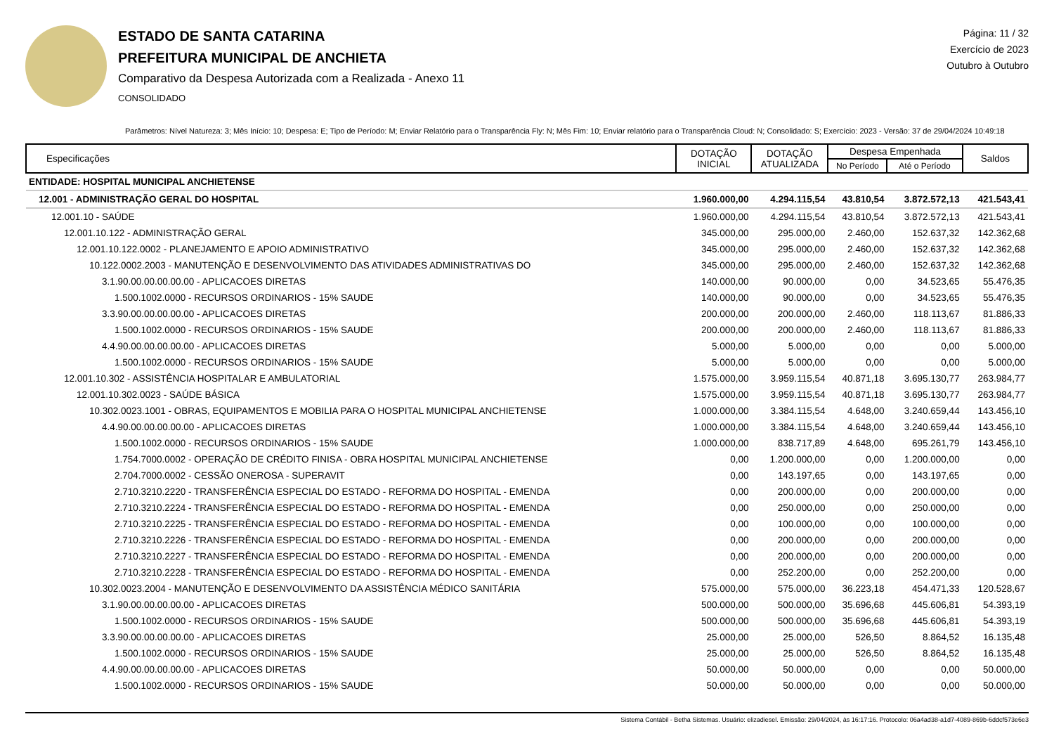ESTADO DE SANTA CATARINA
PREFEITURA MUNICIPAL DE ANCHIETA
Comparativo da Despesa Autorizada com a Realizada - Anexo 11
CONSOLIDADO
Página: 11 / 32
Exercício de 2023
Outubro à Outubro
Parâmetros: Nível Natureza: 3; Mês Início: 10; Despesa: E; Tipo de Período: M; Enviar Relatório para o Transparência Fly: N; Mês Fim: 10; Enviar relatório para o Transparência Cloud: N; Consolidado: S; Exercício: 2023 - Versão: 37 de 29/04/2024 10:49:18
| Especificações | DOTAÇÃO INICIAL | DOTAÇÃO ATUALIZADA | Despesa Empenhada | | Saldos |
| --- | --- | --- | --- | --- | --- |
| | | | No Período | Até o Período | |
| ENTIDADE: HOSPITAL MUNICIPAL ANCHIETENSE | | | | | |
| 12.001 - ADMINISTRAÇÃO GERAL DO HOSPITAL | 1.960.000,00 | 4.294.115,54 | 43.810,54 | 3.872.572,13 | 421.543,41 |
| 12.001.10 - SAÚDE | 1.960.000,00 | 4.294.115,54 | 43.810,54 | 3.872.572,13 | 421.543,41 |
| 12.001.10.122 - ADMINISTRAÇÃO GERAL | 345.000,00 | 295.000,00 | 2.460,00 | 152.637,32 | 142.362,68 |
| 12.001.10.122.0002 - PLANEJAMENTO E APOIO ADMINISTRATIVO | 345.000,00 | 295.000,00 | 2.460,00 | 152.637,32 | 142.362,68 |
| 10.122.0002.2003 - MANUTENÇÃO E DESENVOLVIMENTO DAS ATIVIDADES ADMINISTRATIVAS DO | 345.000,00 | 295.000,00 | 2.460,00 | 152.637,32 | 142.362,68 |
| 3.1.90.00.00.00.00.00 - APLICACOES DIRETAS | 140.000,00 | 90.000,00 | 0,00 | 34.523,65 | 55.476,35 |
| 1.500.1002.0000 - RECURSOS ORDINARIOS - 15% SAUDE | 140.000,00 | 90.000,00 | 0,00 | 34.523,65 | 55.476,35 |
| 3.3.90.00.00.00.00.00 - APLICACOES DIRETAS | 200.000,00 | 200.000,00 | 2.460,00 | 118.113,67 | 81.886,33 |
| 1.500.1002.0000 - RECURSOS ORDINARIOS - 15% SAUDE | 200.000,00 | 200.000,00 | 2.460,00 | 118.113,67 | 81.886,33 |
| 4.4.90.00.00.00.00.00 - APLICACOES DIRETAS | 5.000,00 | 5.000,00 | 0,00 | 0,00 | 5.000,00 |
| 1.500.1002.0000 - RECURSOS ORDINARIOS - 15% SAUDE | 5.000,00 | 5.000,00 | 0,00 | 0,00 | 5.000,00 |
| 12.001.10.302 - ASSISTÊNCIA HOSPITALAR E AMBULATORIAL | 1.575.000,00 | 3.959.115,54 | 40.871,18 | 3.695.130,77 | 263.984,77 |
| 12.001.10.302.0023 - SAÚDE BÁSICA | 1.575.000,00 | 3.959.115,54 | 40.871,18 | 3.695.130,77 | 263.984,77 |
| 10.302.0023.1001 - OBRAS, EQUIPAMENTOS E MOBILIA PARA O HOSPITAL MUNICIPAL ANCHIETENSE | 1.000.000,00 | 3.384.115,54 | 4.648,00 | 3.240.659,44 | 143.456,10 |
| 4.4.90.00.00.00.00.00 - APLICACOES DIRETAS | 1.000.000,00 | 3.384.115,54 | 4.648,00 | 3.240.659,44 | 143.456,10 |
| 1.500.1002.0000 - RECURSOS ORDINARIOS - 15% SAUDE | 1.000.000,00 | 838.717,89 | 4.648,00 | 695.261,79 | 143.456,10 |
| 1.754.7000.0002 - OPERAÇÃO DE CRÉDITO FINISA - OBRA HOSPITAL MUNICIPAL ANCHIETENSE | 0,00 | 1.200.000,00 | 0,00 | 1.200.000,00 | 0,00 |
| 2.704.7000.0002 - CESSÃO ONEROSA - SUPERAVIT | 0,00 | 143.197,65 | 0,00 | 143.197,65 | 0,00 |
| 2.710.3210.2220 - TRANSFERÊNCIA ESPECIAL DO ESTADO - REFORMA DO HOSPITAL - EMENDA | 0,00 | 200.000,00 | 0,00 | 200.000,00 | 0,00 |
| 2.710.3210.2224 - TRANSFERÊNCIA ESPECIAL DO ESTADO - REFORMA DO HOSPITAL - EMENDA | 0,00 | 250.000,00 | 0,00 | 250.000,00 | 0,00 |
| 2.710.3210.2225 - TRANSFERÊNCIA ESPECIAL DO ESTADO - REFORMA DO HOSPITAL - EMENDA | 0,00 | 100.000,00 | 0,00 | 100.000,00 | 0,00 |
| 2.710.3210.2226 - TRANSFERÊNCIA ESPECIAL DO ESTADO - REFORMA DO HOSPITAL - EMENDA | 0,00 | 200.000,00 | 0,00 | 200.000,00 | 0,00 |
| 2.710.3210.2227 - TRANSFERÊNCIA ESPECIAL DO ESTADO - REFORMA DO HOSPITAL - EMENDA | 0,00 | 200.000,00 | 0,00 | 200.000,00 | 0,00 |
| 2.710.3210.2228 - TRANSFERÊNCIA ESPECIAL DO ESTADO - REFORMA DO HOSPITAL - EMENDA | 0,00 | 252.200,00 | 0,00 | 252.200,00 | 0,00 |
| 10.302.0023.2004 - MANUTENÇÃO E DESENVOLVIMENTO DA ASSISTÊNCIA MÉDICO SANITÁRIA | 575.000,00 | 575.000,00 | 36.223,18 | 454.471,33 | 120.528,67 |
| 3.1.90.00.00.00.00.00 - APLICACOES DIRETAS | 500.000,00 | 500.000,00 | 35.696,68 | 445.606,81 | 54.393,19 |
| 1.500.1002.0000 - RECURSOS ORDINARIOS - 15% SAUDE | 500.000,00 | 500.000,00 | 35.696,68 | 445.606,81 | 54.393,19 |
| 3.3.90.00.00.00.00.00 - APLICACOES DIRETAS | 25.000,00 | 25.000,00 | 526,50 | 8.864,52 | 16.135,48 |
| 1.500.1002.0000 - RECURSOS ORDINARIOS - 15% SAUDE | 25.000,00 | 25.000,00 | 526,50 | 8.864,52 | 16.135,48 |
| 4.4.90.00.00.00.00.00 - APLICACOES DIRETAS | 50.000,00 | 50.000,00 | 0,00 | 0,00 | 50.000,00 |
| 1.500.1002.0000 - RECURSOS ORDINARIOS - 15% SAUDE | 50.000,00 | 50.000,00 | 0,00 | 0,00 | 50.000,00 |
Sistema Contábil - Betha Sistemas. Usuário: elizadiesel. Emissão: 29/04/2024, às 16:17:16. Protocolo: 06a4ad38-a1d7-4089-869b-6ddcf573e6e3